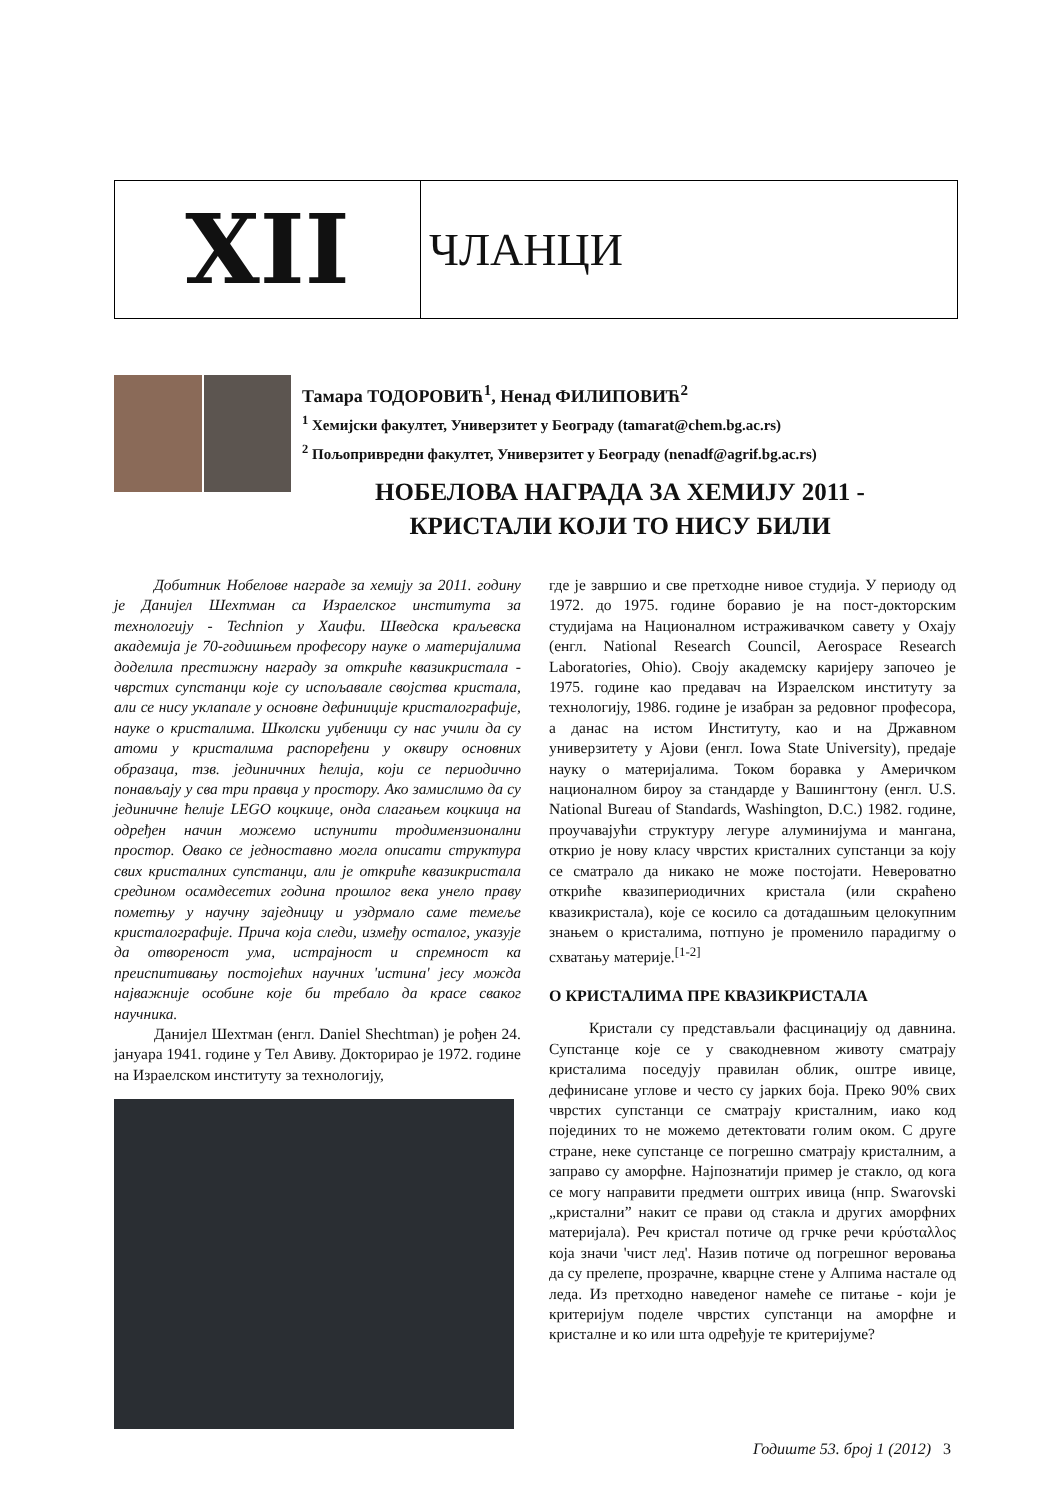XII
ЧЛАНЦИ
Тамара ТОДОРОВИЋ<sup>1</sup>, Ненад ФИЛИПОВИЋ<sup>2</sup>
<sup>1</sup> Хемијски факултет, Универзитет у Београду (tamarat@chem.bg.ac.rs)
<sup>2</sup> Пољопривредни факултет, Универзитет у Београду (nenadf@agrif.bg.ac.rs)
НОБЕЛОВА НАГРАДА ЗА ХЕМИЈУ 2011 -
КРИСТАЛИ КОЈИ ТО НИСУ БИЛИ
Добитник Нобелове награде за хемију за 2011. годину је Данијел Шехтман са Израелског института за технологију - Technion у Хаифи. Шведска краљевска академија је 70-годишњем професору науке о материјалима доделила престижну награду за откриће квазикристала - чврстих супстанци које су испољавале својства кристала, али се нису уклапале у основне дефиниције кристалографије, науке о кристалима. Школски уџбеници су нас учили да су атоми у кристалима распоређени у оквиру основних образаца, тзв. јединичних ћелија, који се периодично понављају у сва три правца у простору. Ако замислимо да су јединичне ћелије LEGO коцкице, онда слагањем коцкица на одређен начин можемо испунити тродимензионални простор. Овако се једноставно могла описати структура свих кристалних супстанци, али је откриће квазикристала средином осамдесетих година прошлог века унело праву пометњу у научну заједницу и уздрмало саме темеље кристалографије. Прича која следи, између осталог, указује да отвореност ума, истрајност и спремност ка преиспитивању постојећих научних 'истина' јесу можда најважније особине које би требало да красе сваког научника.
Данијел Шехтман (енгл. Daniel Shechtman) је рођен 24. јануара 1941. године у Тел Авиву. Докторирао је 1972. године на Израелском институту за технологију,
где је завршио и све претходне нивое студија. У периоду од 1972. до 1975. године боравио је на пост-докторским студијама на Националном истраживачком савету у Охају (енгл. National Research Council, Aerospace Research Laboratories, Ohio). Своју академску каријеру започео је 1975. године као предавач на Израелском институту за технологију, 1986. године је изабран за редовног професора, а данас на истом Институту, као и на Државном универзитету у Ајови (енгл. Iowa State University), предаје науку о материјалима. Током боравка у Америчком националном бироу за стандарде у Вашингтону (енгл. U.S. National Bureau of Standards, Washington, D.C.) 1982. године, проучавајући структуру легуре алуминијума и мангана, открио је нову класу чврстих кристалних супстанци за коју се сматрало да никако не може постојати. Невероватно откриће квазипериодичних кристала (или скраћено квазикристала), које се косило са дотадашњим целокупним знањем о кристалима, потпуно је променило парадигму о схватању материје.<sup>[1-2]</sup>
О КРИСТАЛИМА ПРЕ КВАЗИКРИСТАЛА
Кристали су представљали фасцинацију од давнина. Супстанце које се у свакодневном животу сматрају кристалима поседују правилан облик, оштре ивице, дефинисане углове и често су јарких боја. Преко 90% свих чврстих супстанци се сматрају кристалним, иако код појединих то не можемо детектовати голим оком. С друге стране, неке супстанце се погрешно сматрају кристалним, а заправо су аморфне. Најпознатији пример је стакло, од кога се могу направити предмети оштрих ивица (нпр. Swarovski „кристални” накит се прави од стакла и других аморфних материјала). Реч кристал потиче од грчке речи κρύσταλλος која значи 'чист лед'. Назив потиче од погрешног веровања да су прелепе, прозрачне, кварцне стене у Алпима настале од леда. Из претходно наведеног намеће се питање - који је критеријум поделе чврстих супстанци на аморфне и кристалне и ко или шта одређује те критеријуме?
Годиште 53. број 1 (2012) 3